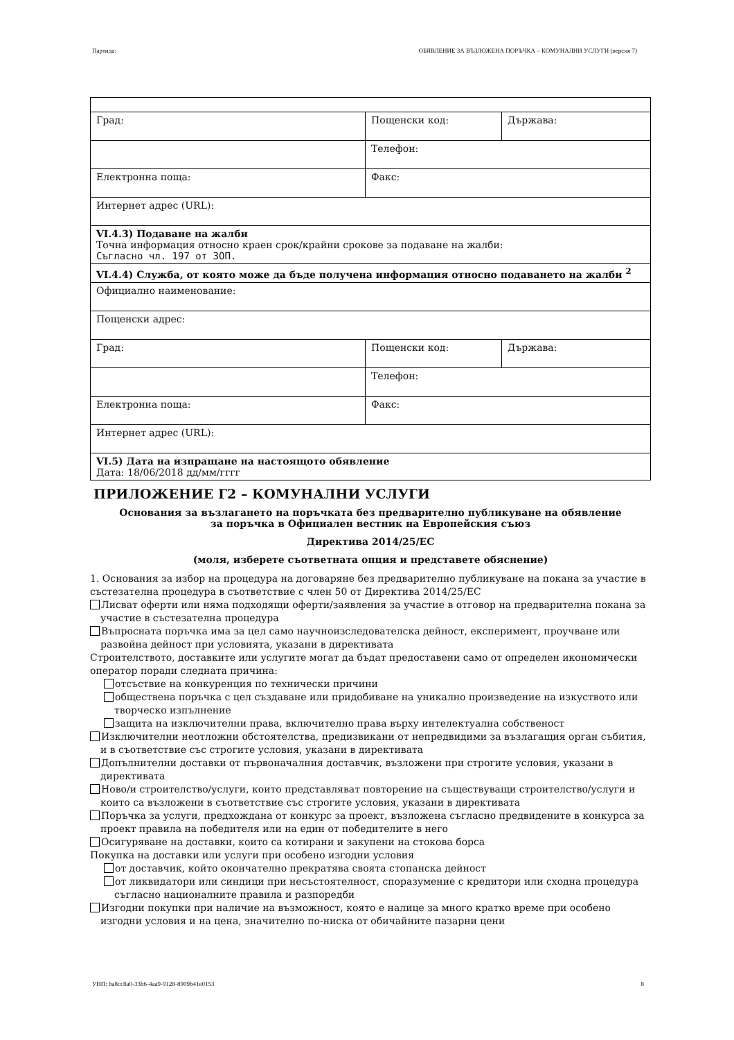Партида: ОБЯВЛЕНИЕ ЗА ВЪЗЛОЖЕНА ПОРЪЧКА – КОМУНАЛНИ УСЛУГИ (версия 7)
| Град: | Пощенски код: | Държава: |
| | Телефон: | |
| Електронна поща: | Факс: | |
| Интернет адрес (URL): | | |
| VI.4.3) Подаване на жалби Точна информация относно краен срок/крайни срокове за подаване на жалби: Съгласно чл. 197 от ЗОП. | | |
| VI.4.4) Служба, от която може да бъде получена информация относно подаването на жалби <sup>2</sup> | | |
| Официално наименование: | | |
| Пощенски адрес: | | |
| Град: | Пощенски код: | Държава: |
| | Телефон: | |
| Електронна поща: | Факс: | |
| Интернет адрес (URL): | | |
| VI.5) Дата на изпращане на настоящото обявление Дата: 18/06/2018 дд/мм/гггг | | |
ПРИЛОЖЕНИЕ Г2 – КОМУНАЛНИ УСЛУГИ
Основания за възлагането на поръчката без предварително публикуване на обявление
за поръчка в Официален вестник на Европейския съюз
Директива 2014/25/ЕС
(моля, изберете съответната опция и представете обяснение)
1. Основания за избор на процедура на договаряне без предварително публикуване на покана за участие в състезателна процедура в съответствие с член 50 от Директива 2014/25/ЕС
Лисват оферти или няма подходящи оферти/заявления за участие в отговор на предварителна покана за участие в състезателна процедура
Въпросната поръчка има за цел само научноизследователска дейност, експеримент, проучване или развойна дейност при условията, указани в директивата
Строителството, доставките или услугите могат да бъдат предоставени само от определен икономически оператор поради следната причина:
отсъствие на конкуренция по технически причини
обществена поръчка с цел създаване или придобиване на уникално произведение на изкуството или творческо изпълнение
защита на изключителни права, включително права върху интелектуална собственост
Изключителни неотложни обстоятелства, предизвикани от непредвидими за възлагащия орган събития, и в съответствие със строгите условия, указани в директивата
Допълнителни доставки от първоначалния доставчик, възложени при строгите условия, указани в директивата
Ново/и строителство/услуги, които представляват повторение на съществуващи строителство/услуги и които са възложени в съответствие със строгите условия, указани в директивата
Поръчка за услуги, предхождана от конкурс за проект, възложена съгласно предвидените в конкурса за проект правила на победителя или на един от победителите в него
Осигуряване на доставки, които са котирани и закупени на стокова борса
Покупка на доставки или услуги при особено изгодни условия
от доставчик, който окончателно прекратява своята стопанска дейност
от ликвидатори или синдици при несъстоятелност, споразумение с кредитори или сходна процедура съгласно националните правила и разпоредби
Изгодни покупки при наличие на възможност, която е налице за много кратко време при особено изгодни условия и на цена, значително по-ниска от обичайните пазарни цени
УНП: ba8cc8a0-33b6-4aa9-9128-8909b41e0153 8